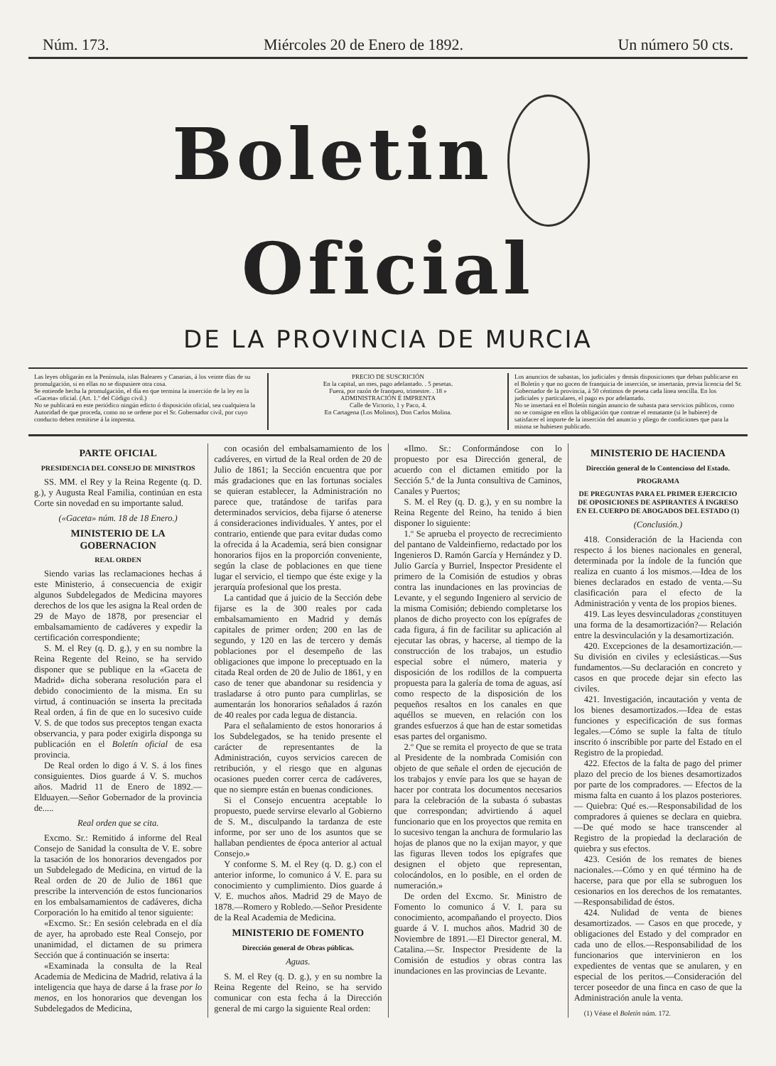Núm. 173. Miércoles 20 de Enero de 1892. Un número 50 cts.
Boletin Oficial
DE LA PROVINCIA DE MURCIA
Las leyes obligarán en la Península, islas Baleares y Canarias, á los veinte días de su promulgación, si en ellas no se dispusiere otra cosa.
Se entiende hecha la promulgación, el día en que termina la inserción de la ley en la «Gaceta» oficial. (Art. 1.º del Código civil.)
No se publicará en este periódico ningún edicto ó disposición oficial, sea cualquiera la Autoridad de que proceda, como no se ordene por el Sr. Gobernador civil, por cuyo conducto deben remitirse á la imprenta.
PRECIO DE SUSCRICIÓN
En la capital, un mes, pago adelantado. . 5 pesetas.
Fuera, por razón de franqueo, trimestre. . 18 »
ADMINISTRACIÓN É IMPRENTA
Calle de Victorio, 1 y Paco, 4.
En Cartagena (Los Molinos), Don Carlos Molina.
Los anuncios de subastas, los judiciales y demás disposiciones que deban publicarse en el Boletín y que no gocen de franquicia de inserción, se insertarán, previa licencia del Sr. Gobernador de la provincia, á 50 céntimos de peseta cada línea sencilla. En los judiciales y particulares, el pago es por adelantado.
No se insertará en el Boletín ningún anuncio de subasta para servicios públicos, como no se consigne en ellos la obligación que contrae el rematante (si le hubiere) de satisfacer el importe de la inserción del anuncio y pliego de condiciones que para la misma se hubiesen publicado.
PARTE OFICIAL
PRESIDENCIA DEL CONSEJO DE MINISTROS
SS. MM. el Rey y la Reina Regente (q. D. g.), y Augusta Real Familia, continúan en esta Corte sin novedad en su importante salud.
(«Gaceta» núm. 18 de 18 Enero.)
MINISTERIO DE LA GOBERNACION
REAL ORDEN
Siendo varias las reclamaciones hechas á este Ministerio, á consecuencia de exigir algunos Subdelegados de Medicina mayores derechos de los que les asigna la Real orden de 29 de Mayo de 1878, por presenciar el embalsamamiento de cadáveres y expedir la certificación correspondiente;
S. M. el Rey (q. D. g.), y en su nombre la Reina Regente del Reino, se ha servido disponer que se publique en la «Gaceta de Madrid» dicha soberana resolución para el debido conocimiento de la misma. En su virtud, á continuación se inserta la precitada Real orden, á fin de que en lo sucesivo cuide V. S. de que todos sus preceptos tengan exacta observancia, y para poder exigirla disponga su publicación en el Boletín oficial de esa provincia.
De Real orden lo digo á V. S. á los fines consiguientes. Dios guarde á V. S. muchos años. Madrid 11 de Enero de 1892.—Elduayen.—Señor Gobernador de la provincia de.....
Real orden que se cita.
Excmo. Sr.: Remitido á informe del Real Consejo de Sanidad la consulta de V. E. sobre la tasación de los honorarios devengados por un Subdelegado de Medicina, en virtud de la Real orden de 20 de Julio de 1861 que prescribe la intervención de estos funcionarios en los embalsamamientos de cadáveres, dicha Corporación lo ha emitido al tenor siguiente:
«Excmo. Sr.: En sesión celebrada en el día de ayer, ha aprobado este Real Consejo, por unanimidad, el dictamen de su primera Sección que á continuación se inserta:
«Examinada la consulta de la Real Academia de Medicina de Madrid, relativa á la inteligencia que haya de darse á la frase por lo menos, en los honorarios que devengan los Subdelegados de Medicina,
con ocasión del embalsamamiento de los cadáveres, en virtud de la Real orden de 20 de Julio de 1861; la Sección encuentra que por más gradaciones que en las fortunas sociales se quieran establecer, la Administración no parece que, tratándose de tarifas para determinados servicios, deba fijarse ó atenerse á consideraciones individuales. Y antes, por el contrario, entiende que para evitar dudas como la ofrecida á la Academia, será bien consignar honorarios fijos en la proporción conveniente, según la clase de poblaciones en que tiene lugar el servicio, el tiempo que éste exige y la jerarquía profesional que los presta.
La cantidad que á juicio de la Sección debe fijarse es la de 300 reales por cada embalsamamiento en Madrid y demás capitales de primer orden; 200 en las de segundo, y 120 en las de tercero y demás poblaciones por el desempeño de las obligaciones que impone lo preceptuado en la citada Real orden de 20 de Julio de 1861, y en caso de tener que abandonar su residencia y trasladarse á otro punto para cumplirlas, se aumentarán los honorarios señalados á razón de 40 reales por cada legua de distancia.
Para el señalamiento de estos honorarios á los Subdelegados, se ha tenido presente el carácter de representantes de la Administración, cuyos servicios carecen de retribución, y el riesgo que en algunas ocasiones pueden correr cerca de cadáveres, que no siempre están en buenas condiciones.
Si el Consejo encuentra aceptable lo propuesto, puede servirse elevarlo al Gobierno de S. M., disculpando la tardanza de este informe, por ser uno de los asuntos que se hallaban pendientes de época anterior al actual Consejo.»
Y conforme S. M. el Rey (q. D. g.) con el anterior informe, lo comunico á V. E. para su conocimiento y cumplimiento. Dios guarde á V. E. muchos años. Madrid 29 de Mayo de 1878.—Romero y Robledo.—Señor Presidente de la Real Academia de Medicina.
MINISTERIO DE FOMENTO
Dirección general de Obras públicas.
Aguas.
S. M. el Rey (q. D. g.), y en su nombre la Reina Regente del Reino, se ha servido comunicar con esta fecha á la Dirección general de mi cargo la siguiente Real orden:
«Ilmo. Sr.: Conformándose con lo propuesto por esa Dirección general, de acuerdo con el dictamen emitido por la Sección 5.ª de la Junta consultiva de Caminos, Canales y Puertos;
S. M. el Rey (q. D. g.), y en su nombre la Reina Regente del Reino, ha tenido á bien disponer lo siguiente:
1.º Se aprueba el proyecto de recrecimiento del pantano de Valdeinfierno, redactado por los Ingenieros D. Ramón García y Hernández y D. Julio García y Burriel, Inspector Presidente el primero de la Comisión de estudios y obras contra las inundaciones en las provincias de Levante, y el segundo Ingeniero al servicio de la misma Comisión; debiendo completarse los planos de dicho proyecto con los epígrafes de cada figura, á fin de facilitar su aplicación al ejecutar las obras, y hacerse, al tiempo de la construcción de los trabajos, un estudio especial sobre el número, materia y disposición de los rodillos de la compuerta propuesta para la galería de toma de aguas, así como respecto de la disposición de los pequeños resaltos en los canales en que aquéllos se mueven, en relación con los grandes esfuerzos á que han de estar sometidas esas partes del organismo.
2.º Que se remita el proyecto de que se trata al Presidente de la nombrada Comisión con objeto de que señale el orden de ejecución de los trabajos y envíe para los que se hayan de hacer por contrata los documentos necesarios para la celebración de la subasta ó subastas que correspondan; advirtiendo á aquel funcionario que en los proyectos que remita en lo sucesivo tengan la anchura de formulario las hojas de planos que no la exijan mayor, y que las figuras lleven todos los epígrafes que designen el objeto que representan, colocándolos, en lo posible, en el orden de numeración.»
De orden del Excmo. Sr. Ministro de Fomento lo comunico á V. I. para su conocimiento, acompañando el proyecto. Dios guarde á V. I. muchos años. Madrid 30 de Noviembre de 1891.—El Director general, M. Catalina.—Sr. Inspector Presidente de la Comisión de estudios y obras contra las inundaciones en las provincias de Levante.
MINISTERIO DE HACIENDA
Dirección general de lo Contencioso del Estado.
PROGRAMA
DE PREGUNTAS PARA EL PRIMER EJERCICIO DE OPOSICIONES DE ASPIRANTES Á INGRESO EN EL CUERPO DE ABOGADOS DEL ESTADO (1)
(Conclusión.)
418. Consideración de la Hacienda con respecto á los bienes nacionales en general, determinada por la índole de la función que realiza en cuanto á los mismos.—Idea de los bienes declarados en estado de venta.—Su clasificación para el efecto de la Administración y venta de los propios bienes.
419. Las leyes desvinculadoras ¿constituyen una forma de la desamortización?— Relación entre la desvinculación y la desamortización.
420. Excepciones de la desamortización.—Su división en civiles y eclesiásticas.—Sus fundamentos.—Su declaración en concreto y casos en que procede dejar sin efecto las civiles.
421. Investigación, incautación y venta de los bienes desamortizados.—Idea de estas funciones y especificación de sus formas legales.—Cómo se suple la falta de título inscrito ó inscribible por parte del Estado en el Registro de la propiedad.
422. Efectos de la falta de pago del primer plazo del precio de los bienes desamortizados por parte de los compradores. — Efectos de la misma falta en cuanto á los plazos posteriores. — Quiebra: Qué es.—Responsabilidad de los compradores á quienes se declara en quiebra.—De qué modo se hace transcender al Registro de la propiedad la declaración de quiebra y sus efectos.
423. Cesión de los remates de bienes nacionales.—Cómo y en qué término ha de hacerse, para que por ella se subroguen los cesionarios en los derechos de los rematantes.—Responsabilidad de éstos.
424. Nulidad de venta de bienes desamortizados. — Casos en que procede, y obligaciones del Estado y del comprador en cada uno de ellos.—Responsabilidad de los funcionarios que intervinieron en los expedientes de ventas que se anularen, y en especial de los peritos.—Consideración del tercer poseedor de una finca en caso de que la Administración anule la venta.
(1) Véase el Boletín núm. 172.